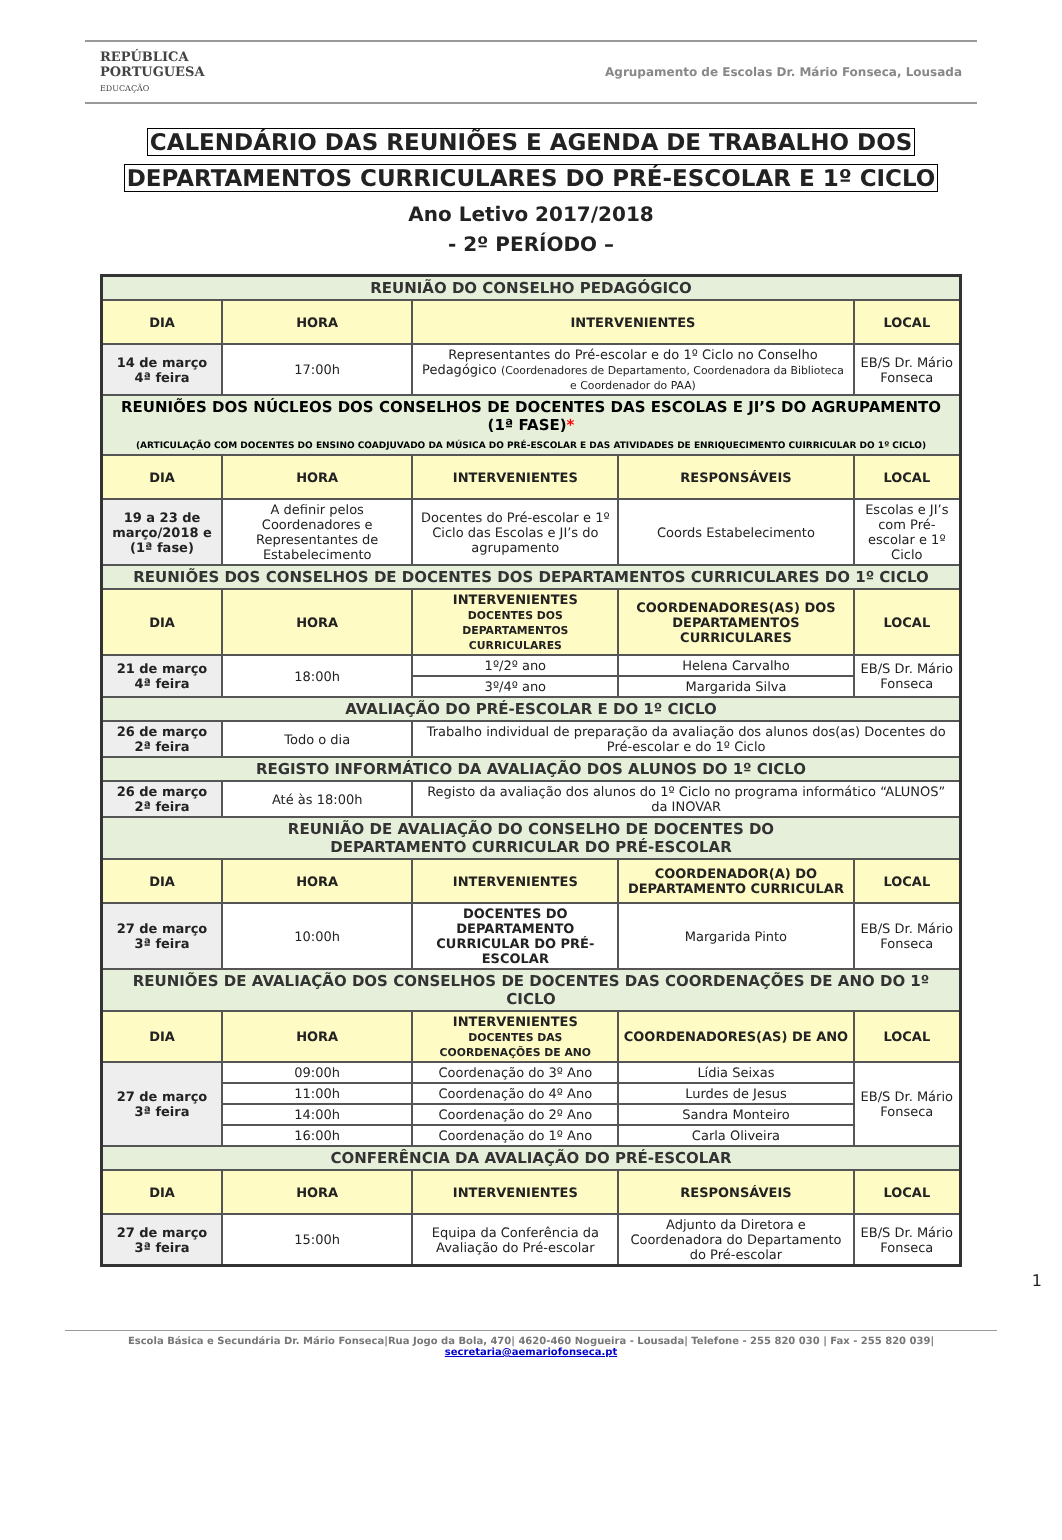REPÚBLICA
PORTUGUESA
EDUCAÇÃO
Agrupamento de Escolas Dr. Mário Fonseca, Lousada
CALENDÁRIO DAS REUNIÕES E AGENDA DE TRABALHO DOS
DEPARTAMENTOS CURRICULARES DO PRÉ-ESCOLAR E 1º CICLO
Ano Letivo 2017/2018
- 2º PERÍODO –
| REUNIÃO DO CONSELHO PEDAGÓGICO | | | | |
| DIA | HORA | INTERVENIENTES | | LOCAL |
| 14 de março 4ª feira | 17:00h | Representantes do Pré-escolar e do 1º Ciclo no Conselho Pedagógico (Coordenadores de Departamento, Coordenadora da Biblioteca e Coordenador do PAA) | | EB/S Dr. Mário Fonseca |
| REUNIÕES DOS NÚCLEOS DOS CONSELHOS DE DOCENTES DAS ESCOLAS E JI’S DO AGRUPAMENTO (1ª FASE) * (ARTICULAÇÃO COM DOCENTES DO ENSINO COADJUVADO DA MÚSICA DO PRÉ-ESCOLAR E DAS ATIVIDADES DE ENRIQUECIMENTO CUIRRICULAR DO 1º CICLO) | | | | |
| DIA | HORA | INTERVENIENTES | RESPONSÁVEIS | LOCAL |
| 19 a 23 de março/2018 e (1ª fase) | A definir pelos Coordenadores e Representantes de Estabelecimento | Docentes do Pré-escolar e 1º Ciclo das Escolas e JI’s do agrupamento | Coords Estabelecimento | Escolas e JI’s com Pré-escolar e 1º Ciclo |
| REUNIÕES DOS CONSELHOS DE DOCENTES DOS DEPARTAMENTOS CURRICULARES DO 1º CICLO | | | | |
| DIA | HORA | INTERVENIENTES DOCENTES DOS DEPARTAMENTOS CURRICULARES | COORDENADORES(AS) DOS DEPARTAMENTOS CURRICULARES | LOCAL |
| 21 de março 4ª feira | 18:00h | 1º/2º ano | Helena Carvalho | EB/S Dr. Mário Fonseca |
| | | 3º/4º ano | Margarida Silva | |
| AVALIAÇÃO DO PRÉ-ESCOLAR E DO 1º CICLO | | | | |
| 26 de março 2ª feira | Todo o dia | Trabalho individual de preparação da avaliação dos alunos dos(as) Docentes do Pré-escolar e do 1º Ciclo | | |
| REGISTO INFORMÁTICO DA AVALIAÇÃO DOS ALUNOS DO 1º CICLO | | | | |
| 26 de março 2ª feira | Até às 18:00h | Registo da avaliação dos alunos do 1º Ciclo no programa informático “ALUNOS” da INOVAR | | |
| REUNIÃO DE AVALIAÇÃO DO CONSELHO DE DOCENTES DO DEPARTAMENTO CURRICULAR DO PRÉ-ESCOLAR | | | | |
| DIA | HORA | INTERVENIENTES | COORDENADOR(A) DO DEPARTAMENTO CURRICULAR | LOCAL |
| 27 de março 3ª feira | 10:00h | DOCENTES DO DEPARTAMENTO CURRICULAR DO PRÉ-ESCOLAR | Margarida Pinto | EB/S Dr. Mário Fonseca |
| REUNIÕES DE AVALIAÇÃO DOS CONSELHOS DE DOCENTES DAS COORDENAÇÕES DE ANO DO 1º CICLO | | | | |
| DIA | HORA | INTERVENIENTES DOCENTES DAS COORDENAÇÕES DE ANO | COORDENADORES(AS) DE ANO | LOCAL |
| 27 de março 3ª feira | 09:00h | Coordenação do 3º Ano | Lídia Seixas | EB/S Dr. Mário Fonseca |
| | 11:00h | Coordenação do 4º Ano | Lurdes de Jesus | |
| | 14:00h | Coordenação do 2º Ano | Sandra Monteiro | |
| | 16:00h | Coordenação do 1º Ano | Carla Oliveira | |
| CONFERÊNCIA DA AVALIAÇÃO DO PRÉ-ESCOLAR | | | | |
| DIA | HORA | INTERVENIENTES | RESPONSÁVEIS | LOCAL |
| 27 de março 3ª feira | 15:00h | Equipa da Conferência da Avaliação do Pré-escolar | Adjunto da Diretora e Coordenadora do Departamento do Pré-escolar | EB/S Dr. Mário Fonseca |
1
Escola Básica e Secundária Dr. Mário Fonseca|Rua Jogo da Bola, 470| 4620-460 Nogueira - Lousada| Telefone - 255 820 030 | Fax - 255 820 039| secretaria@aemariofonseca.pt